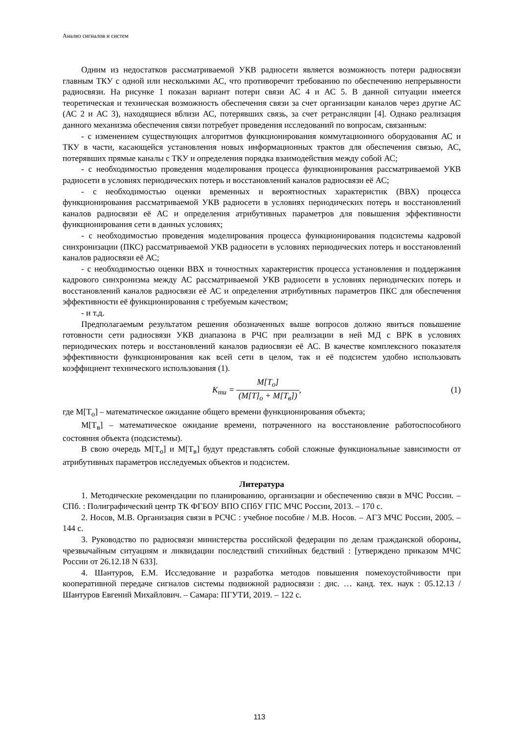Анализ сигналов и систем
Одним из недостатков рассматриваемой УКВ радиосети является возможность потери радиосвязи главным ТКУ с одной или несколькими АС, что противоречит требованию по обеспечению непрерывности радиосвязи. На рисунке 1 показан вариант потери связи АС 4 и АС 5. В данной ситуации имеется теоретическая и техническая возможность обеспечения связи за счет организации каналов через другие АС (АС 2 и АС 3), находящиеся вблизи АС, потерявших связь, за счет ретрансляции [4]. Однако реализация данного механизма обеспечения связи потребует проведения исследований по вопросам, связанным:
- с изменением существующих алгоритмов функционирования коммутационного оборудования АС и ТКУ в части, касающейся установления новых информационных трактов для обеспечения связью, АС, потерявших прямые каналы с ТКУ и определения порядка взаимодействия между собой АС;
- с необходимостью проведения моделирования процесса функционирования рассматриваемой УКВ радиосети в условиях периодических потерь и восстановлений каналов радиосвязи её АС;
- с необходимостью оценки временных и вероятностных характеристик (ВВХ) процесса функционирования рассматриваемой УКВ радиосети в условиях периодических потерь и восстановлений каналов радиосвязи её АС и определения атрибутивных параметров для повышения эффективности функционирования сети в данных условиях;
- с необходимостью проведения моделирования процесса функционирования подсистемы кадровой синхронизации (ПКС) рассматриваемой УКВ радиосети в условиях периодических потерь и восстановлений каналов радиосвязи её АС;
- с необходимостью оценки ВВХ и точностных характеристик процесса установления и поддержания кадрового синхронизма между АС рассматриваемой УКВ радиосети в условиях периодических потерь и восстановлений каналов радиосвязи её АС и определения атрибутивных параметров ПКС для обеспечения эффективности её функционирования с требуемым качеством;
- и т.д.
Предполагаемым результатом решения обозначенных выше вопросов должно явиться повышение готовности сети радиосвязи УКВ диапазона в РЧС при реализации в ней МД с ВРК в условиях периодических потерь и восстановлений каналов радиосвязи её АС. В качестве комплексного показателя эффективности функционирования как всей сети в целом, так и её подсистем удобно использовать коэффициент технического использования (1).
K<sub>ти</sub> = M[T<sub>o</sub>] (M[T]<sub>o</sub> + M[T<sub>в</sub>]), (1)
где M[T<sub>o</sub>] – математическое ожидание общего времени функционирования объекта;
M[T<sub>в</sub>] – математическое ожидание времени, потраченного на восстановление работоспособного состояния объекта (подсистемы).
В свою очередь M[T<sub>o</sub>] и M[T<sub>в</sub>] будут представлять собой сложные функциональные зависимости от атрибутивных параметров исследуемых объектов и подсистем.
Литература
1. Методические рекомендации по планированию, организации и обеспечению связи в МЧС России. – СПб. : Полиграфический центр ТК ФГБОУ ВПО СПбУ ГПС МЧС России, 2013. – 170 с.
2. Носов, М.В. Организация связи в РСЧС : учебное пособие / М.В. Носов. – АГЗ МЧС России, 2005. – 144 с.
3. Руководство по радиосвязи министерства российской федерации по делам гражданской обороны, чрезвычайным ситуациям и ликвидации последствий стихийных бедствий : [утверждено приказом МЧС России от 26.12.18 N 633].
4. Шантуров, Е.М. Исследование и разработка методов повышения помехоустойчивости при кооперативной передаче сигналов системы подвижной радиосвязи : дис. … канд. тех. наук : 05.12.13 / Шантуров Евгений Михайлович. – Самара: ПГУТИ, 2019. – 122 с.
113